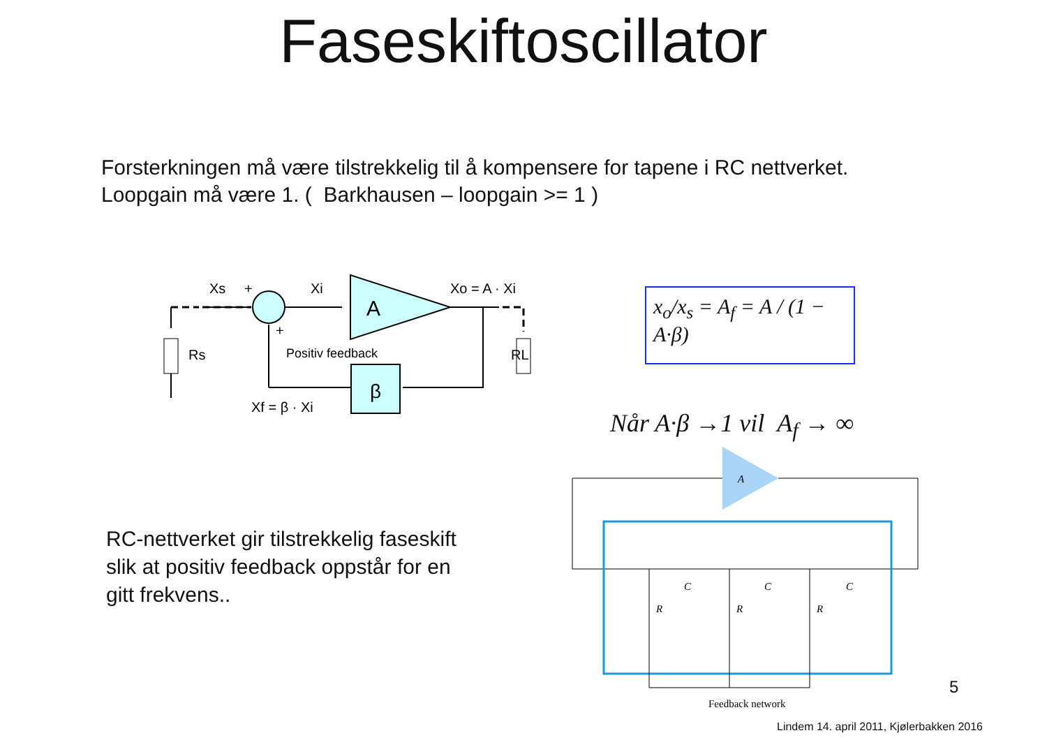Faseskiftoscillator
Forsterkningen må være tilstrekkelig til å kompensere for tapene i RC nettverket.
Loopgain må være 1. ( Barkhausen – loopgain >= 1 )
Xs
+
Xi
+
A
β
Xo = A · Xi
Positiv feedback
Rs
RL
Xf = β · Xi
x<sub>o</sub>/x<sub>s</sub> = A<sub>f</sub> = A / (1 − A·β)
Når A·β →1 vil A<sub>f</sub> → ∞
RC-nettverket gir tilstrekkelig faseskift
slik at positiv feedback oppstår for en
gitt frekvens..
A
C
C
C
R
R
R
Feedback network
5
Lindem 14. april 2011, Kjølerbakken 2016